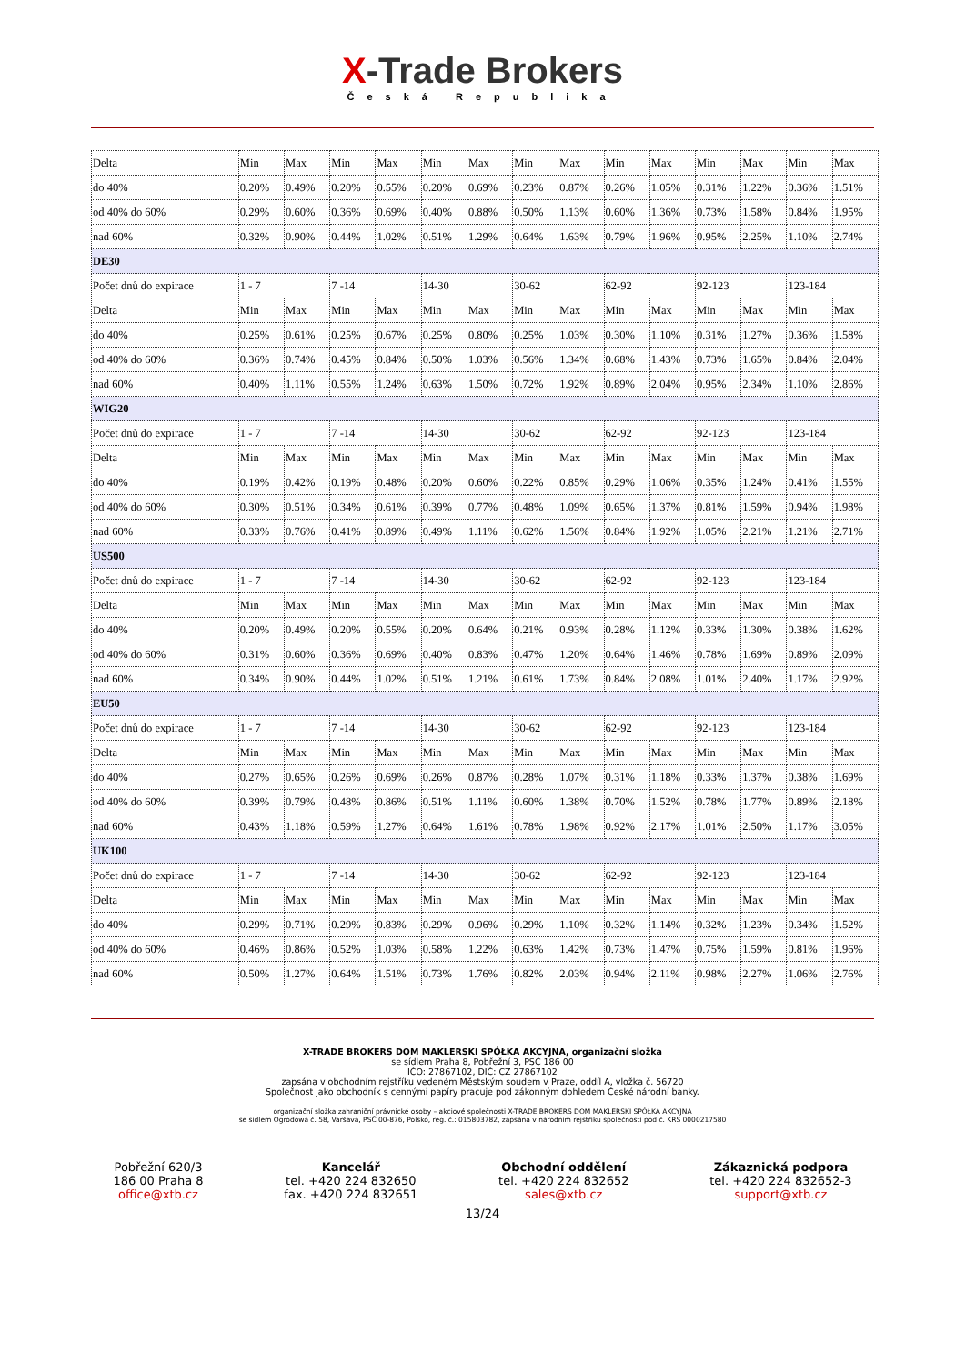X-Trade Brokers
Česká Republika
| Delta | Min | Max | Min | Max | Min | Max | Min | Max | Min | Max | Min | Max | Min | Max |
| do 40% | 0.20% | 0.49% | 0.20% | 0.55% | 0.20% | 0.69% | 0.23% | 0.87% | 0.26% | 1.05% | 0.31% | 1.22% | 0.36% | 1.51% |
| od 40% do 60% | 0.29% | 0.60% | 0.36% | 0.69% | 0.40% | 0.88% | 0.50% | 1.13% | 0.60% | 1.36% | 0.73% | 1.58% | 0.84% | 1.95% |
| nad 60% | 0.32% | 0.90% | 0.44% | 1.02% | 0.51% | 1.29% | 0.64% | 1.63% | 0.79% | 1.96% | 0.95% | 2.25% | 1.10% | 2.74% |
| DE30 | | | | | | | | | | | | | | |
| Počet dnů do expirace | 1 - 7 | | 7 -14 | | 14-30 | | 30-62 | | 62-92 | | 92-123 | | 123-184 | |
| Delta | Min | Max | Min | Max | Min | Max | Min | Max | Min | Max | Min | Max | Min | Max |
| do 40% | 0.25% | 0.61% | 0.25% | 0.67% | 0.25% | 0.80% | 0.25% | 1.03% | 0.30% | 1.10% | 0.31% | 1.27% | 0.36% | 1.58% |
| od 40% do 60% | 0.36% | 0.74% | 0.45% | 0.84% | 0.50% | 1.03% | 0.56% | 1.34% | 0.68% | 1.43% | 0.73% | 1.65% | 0.84% | 2.04% |
| nad 60% | 0.40% | 1.11% | 0.55% | 1.24% | 0.63% | 1.50% | 0.72% | 1.92% | 0.89% | 2.04% | 0.95% | 2.34% | 1.10% | 2.86% |
| WIG20 | | | | | | | | | | | | | | |
| Počet dnů do expirace | 1 - 7 | | 7 -14 | | 14-30 | | 30-62 | | 62-92 | | 92-123 | | 123-184 | |
| Delta | Min | Max | Min | Max | Min | Max | Min | Max | Min | Max | Min | Max | Min | Max |
| do 40% | 0.19% | 0.42% | 0.19% | 0.48% | 0.20% | 0.60% | 0.22% | 0.85% | 0.29% | 1.06% | 0.35% | 1.24% | 0.41% | 1.55% |
| od 40% do 60% | 0.30% | 0.51% | 0.34% | 0.61% | 0.39% | 0.77% | 0.48% | 1.09% | 0.65% | 1.37% | 0.81% | 1.59% | 0.94% | 1.98% |
| nad 60% | 0.33% | 0.76% | 0.41% | 0.89% | 0.49% | 1.11% | 0.62% | 1.56% | 0.84% | 1.92% | 1.05% | 2.21% | 1.21% | 2.71% |
| US500 | | | | | | | | | | | | | | |
| Počet dnů do expirace | 1 - 7 | | 7 -14 | | 14-30 | | 30-62 | | 62-92 | | 92-123 | | 123-184 | |
| Delta | Min | Max | Min | Max | Min | Max | Min | Max | Min | Max | Min | Max | Min | Max |
| do 40% | 0.20% | 0.49% | 0.20% | 0.55% | 0.20% | 0.64% | 0.21% | 0.93% | 0.28% | 1.12% | 0.33% | 1.30% | 0.38% | 1.62% |
| od 40% do 60% | 0.31% | 0.60% | 0.36% | 0.69% | 0.40% | 0.83% | 0.47% | 1.20% | 0.64% | 1.46% | 0.78% | 1.69% | 0.89% | 2.09% |
| nad 60% | 0.34% | 0.90% | 0.44% | 1.02% | 0.51% | 1.21% | 0.61% | 1.73% | 0.84% | 2.08% | 1.01% | 2.40% | 1.17% | 2.92% |
| EU50 | | | | | | | | | | | | | | |
| Počet dnů do expirace | 1 - 7 | | 7 -14 | | 14-30 | | 30-62 | | 62-92 | | 92-123 | | 123-184 | |
| Delta | Min | Max | Min | Max | Min | Max | Min | Max | Min | Max | Min | Max | Min | Max |
| do 40% | 0.27% | 0.65% | 0.26% | 0.69% | 0.26% | 0.87% | 0.28% | 1.07% | 0.31% | 1.18% | 0.33% | 1.37% | 0.38% | 1.69% |
| od 40% do 60% | 0.39% | 0.79% | 0.48% | 0.86% | 0.51% | 1.11% | 0.60% | 1.38% | 0.70% | 1.52% | 0.78% | 1.77% | 0.89% | 2.18% |
| nad 60% | 0.43% | 1.18% | 0.59% | 1.27% | 0.64% | 1.61% | 0.78% | 1.98% | 0.92% | 2.17% | 1.01% | 2.50% | 1.17% | 3.05% |
| UK100 | | | | | | | | | | | | | | |
| Počet dnů do expirace | 1 - 7 | | 7 -14 | | 14-30 | | 30-62 | | 62-92 | | 92-123 | | 123-184 | |
| Delta | Min | Max | Min | Max | Min | Max | Min | Max | Min | Max | Min | Max | Min | Max |
| do 40% | 0.29% | 0.71% | 0.29% | 0.83% | 0.29% | 0.96% | 0.29% | 1.10% | 0.32% | 1.14% | 0.32% | 1.23% | 0.34% | 1.52% |
| od 40% do 60% | 0.46% | 0.86% | 0.52% | 1.03% | 0.58% | 1.22% | 0.63% | 1.42% | 0.73% | 1.47% | 0.75% | 1.59% | 0.81% | 1.96% |
| nad 60% | 0.50% | 1.27% | 0.64% | 1.51% | 0.73% | 1.76% | 0.82% | 2.03% | 0.94% | 2.11% | 0.98% | 2.27% | 1.06% | 2.76% |
X-TRADE BROKERS DOM MAKLERSKI SPÓŁKA AKCYJNA, organizační složka
se sídlem Praha 8, Pobřežní 3, PSČ 186 00
IČO: 27867102, DIČ: CZ 27867102
zapsána v obchodním rejstříku vedeném Městským soudem v Praze, oddíl A, vložka č. 56720
Společnost jako obchodník s cennými papíry pracuje pod zákonným dohledem České národní banky.
organizační složka zahraniční právnické osoby – akciové společnosti X-TRADE BROKERS DOM MAKLERSKI SPÓŁKA AKCYJNA
se sídlem Ogrodowa č. 58, Varšava, PSČ 00-876, Polsko, reg. č.: 015803782, zapsána v národním rejstříku společností pod č. KRS 0000217580
Pobřežní 620/3
186 00 Praha 8
office@xtb.cz
Kancelář
tel. +420 224 832650
fax. +420 224 832651
Obchodní oddělení
tel. +420 224 832652
sales@xtb.cz
Zákaznická podpora
tel. +420 224 832652-3
support@xtb.cz
13/24